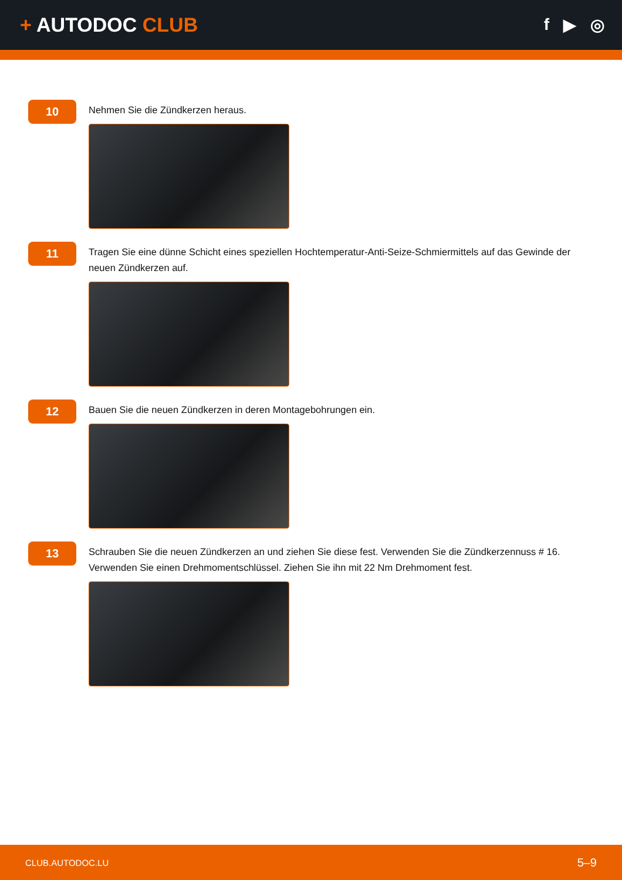+ AUTODOC CLUB
f ▶ ◎
10
Nehmen Sie die Zündkerzen heraus.
11
Tragen Sie eine dünne Schicht eines speziellen Hochtemperatur-Anti-Seize-Schmiermittels auf das Gewinde der neuen Zündkerzen auf.
12
Bauen Sie die neuen Zündkerzen in deren Montagebohrungen ein.
13
Schrauben Sie die neuen Zündkerzen an und ziehen Sie diese fest. Verwenden Sie die Zündkerzennuss # 16. Verwenden Sie einen Drehmomentschlüssel. Ziehen Sie ihn mit 22 Nm Drehmoment fest.
CLUB.AUTODOC.LU 5–9